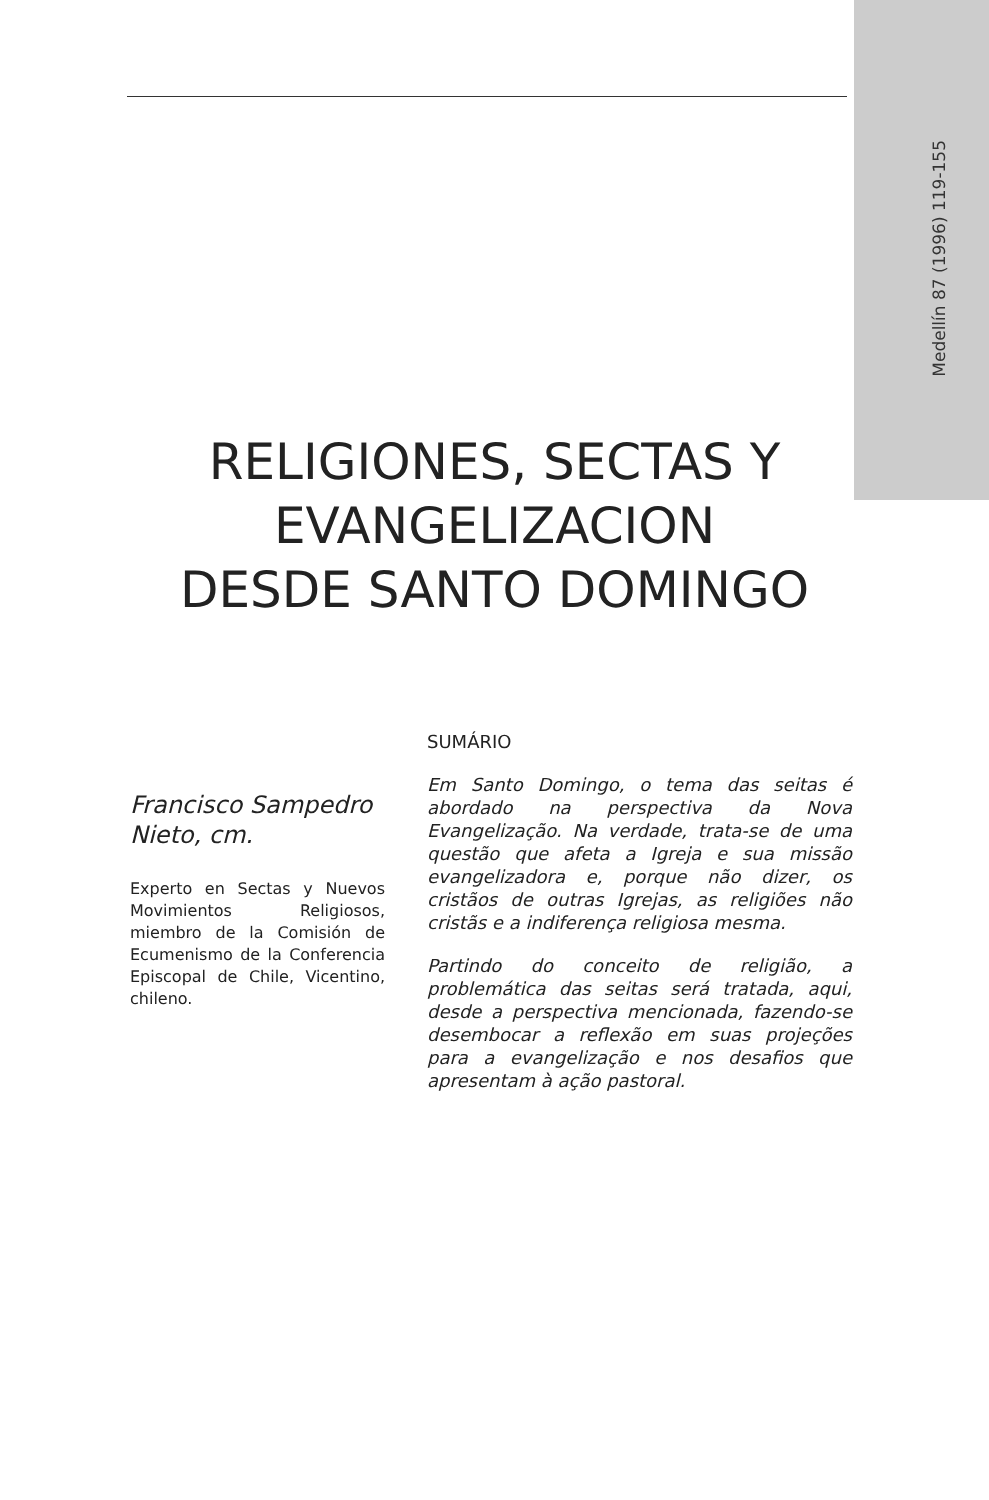Medellín 87 (1996) 119-155
RELIGIONES, SECTAS Y
EVANGELIZACION
DESDE SANTO DOMINGO
Francisco Sampedro Nieto, cm.
Experto en Sectas y Nuevos Movimientos Religiosos, miembro de la Comisión de Ecumenismo de la Conferencia Episcopal de Chile, Vicentino, chileno.
SUMÁRIO
Em Santo Domingo, o tema das seitas é abordado na perspectiva da Nova Evangelização. Na verdade, trata-se de uma questão que afeta a Igreja e sua missão evangelizadora e, porque não dizer, os cristãos de outras Igrejas, as religiões não cristãs e a indiferença religiosa mesma.
Partindo do conceito de religião, a problemática das seitas será tratada, aqui, desde a perspectiva mencionada, fazendo-se desembocar a reflexão em suas projeções para a evangelização e nos desafios que apresentam à ação pastoral.